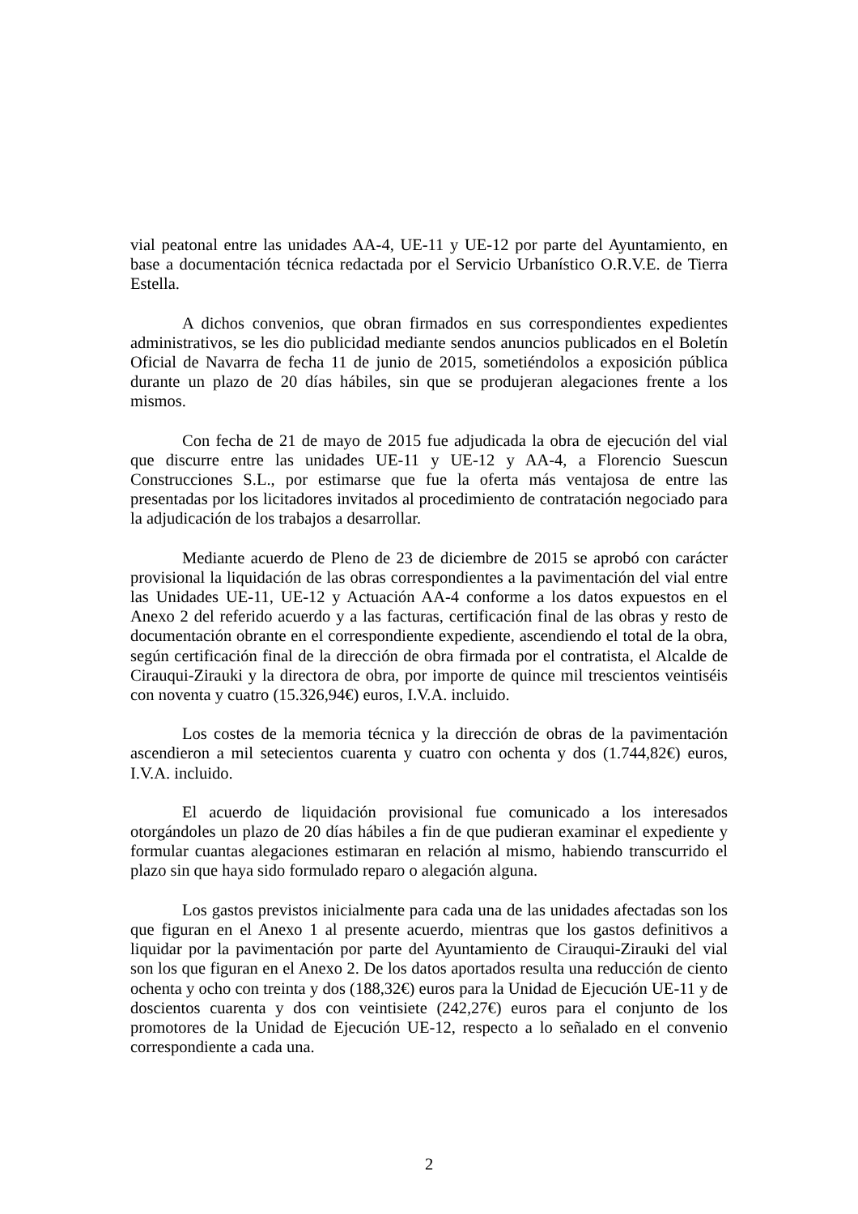vial peatonal entre las unidades AA-4, UE-11 y UE-12 por parte del Ayuntamiento, en base a documentación técnica redactada por el Servicio Urbanístico O.R.V.E. de Tierra Estella.
A dichos convenios, que obran firmados en sus correspondientes expedientes administrativos, se les dio publicidad mediante sendos anuncios publicados en el Boletín Oficial de Navarra de fecha 11 de junio de 2015, sometiéndolos a exposición pública durante un plazo de 20 días hábiles, sin que se produjeran alegaciones frente a los mismos.
Con fecha de 21 de mayo de 2015 fue adjudicada la obra de ejecución del vial que discurre entre las unidades UE-11 y UE-12 y AA-4, a Florencio Suescun Construcciones S.L., por estimarse que fue la oferta más ventajosa de entre las presentadas por los licitadores invitados al procedimiento de contratación negociado para la adjudicación de los trabajos a desarrollar.
Mediante acuerdo de Pleno de 23 de diciembre de 2015 se aprobó con carácter provisional la liquidación de las obras correspondientes a la pavimentación del vial entre las Unidades UE-11, UE-12 y Actuación AA-4 conforme a los datos expuestos en el Anexo 2 del referido acuerdo y a las facturas, certificación final de las obras y resto de documentación obrante en el correspondiente expediente, ascendiendo el total de la obra, según certificación final de la dirección de obra firmada por el contratista, el Alcalde de Cirauqui-Zirauki y la directora de obra, por importe de quince mil trescientos veintiséis con noventa y cuatro (15.326,94€) euros, I.V.A. incluido.
Los costes de la memoria técnica y la dirección de obras de la pavimentación ascendieron a mil setecientos cuarenta y cuatro con ochenta y dos (1.744,82€) euros, I.V.A. incluido.
El acuerdo de liquidación provisional fue comunicado a los interesados otorgándoles un plazo de 20 días hábiles a fin de que pudieran examinar el expediente y formular cuantas alegaciones estimaran en relación al mismo, habiendo transcurrido el plazo sin que haya sido formulado reparo o alegación alguna.
Los gastos previstos inicialmente para cada una de las unidades afectadas son los que figuran en el Anexo 1 al presente acuerdo, mientras que los gastos definitivos a liquidar por la pavimentación por parte del Ayuntamiento de Cirauqui-Zirauki del vial son los que figuran en el Anexo 2. De los datos aportados resulta una reducción de ciento ochenta y ocho con treinta y dos (188,32€) euros para la Unidad de Ejecución UE-11 y de doscientos cuarenta y dos con veintisiete (242,27€) euros para el conjunto de los promotores de la Unidad de Ejecución UE-12, respecto a lo señalado en el convenio correspondiente a cada una.
2